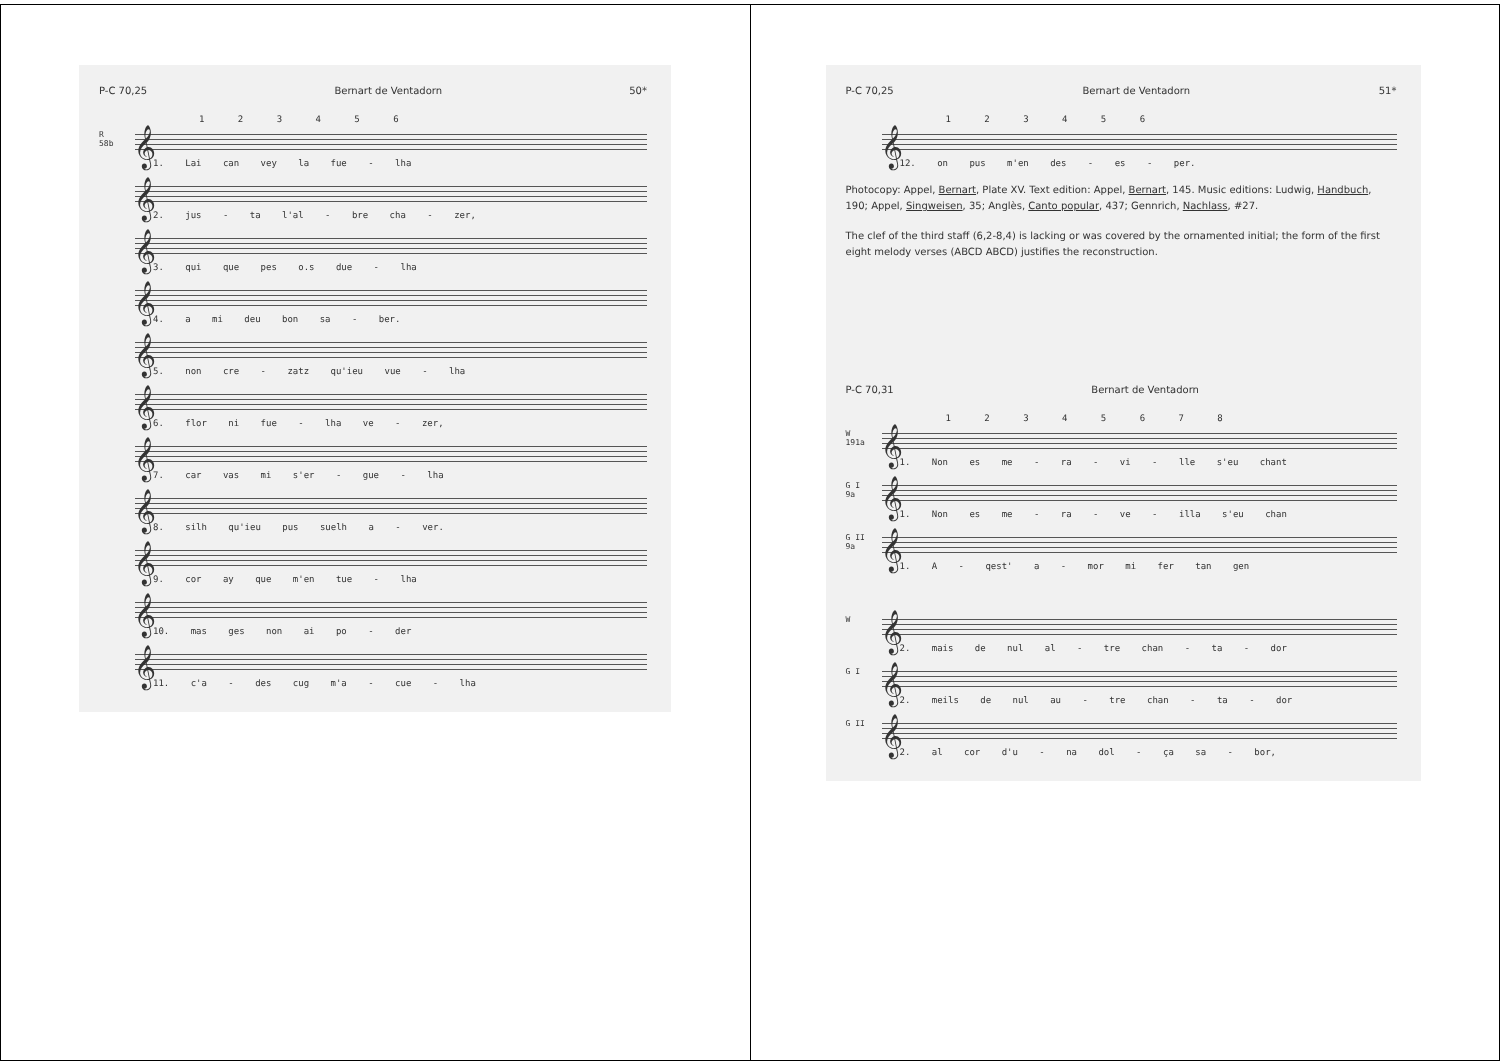P-C 70,25 Bernart de Ventadorn 50*
1 2 3 4 5 6
R
58b
𝄞
1. Lai can vey la fue - lha
𝄞
2. jus - ta l'al - bre cha - zer,
𝄞
3. qui que pes o.s due - lha
𝄞
4. a mi deu bon sa - ber.
𝄞
5. non cre - zatz qu'ieu vue - lha
𝄞
6. flor ni fue - lha ve - zer,
𝄞
7. car vas mi s'er - gue - lha
𝄞
8. silh qu'ieu pus suelh a - ver.
𝄞
9. cor ay que m'en tue - lha
𝄞
10. mas ges non ai po - der
𝄞
11. c'a - des cug m'a - cue - lha
P-C 70,25 Bernart de Ventadorn 51*
1 2 3 4 5 6
𝄞
12. on pus m'en des - es - per.
Photocopy: Appel, Bernart, Plate XV. Text edition: Appel, Bernart, 145. Music editions: Ludwig, Handbuch, 190; Appel, Singweisen, 35; Anglès, Canto popular, 437; Gennrich, Nachlass, #27.
The clef of the third staff (6,2-8,4) is lacking or was covered by the ornamented initial; the form of the first eight melody verses (ABCD ABCD) justifies the reconstruction.
P-C 70,31 Bernart de Ventadorn
1 2 3 4 5 6 7 8
W
191a
𝄞
1. Non es me - ra - vi - lle s'eu chant
G I
9a
𝄞
1. Non es me - ra - ve - illa s'eu chan
G II
9a
𝄞
1. A - qest' a - mor mi fer tan gen
W
𝄞
2. mais de nul al - tre chan - ta - dor
G I
𝄞
2. meils de nul au - tre chan - ta - dor
G II
𝄞
2. al cor d'u - na dol - ça sa - bor,